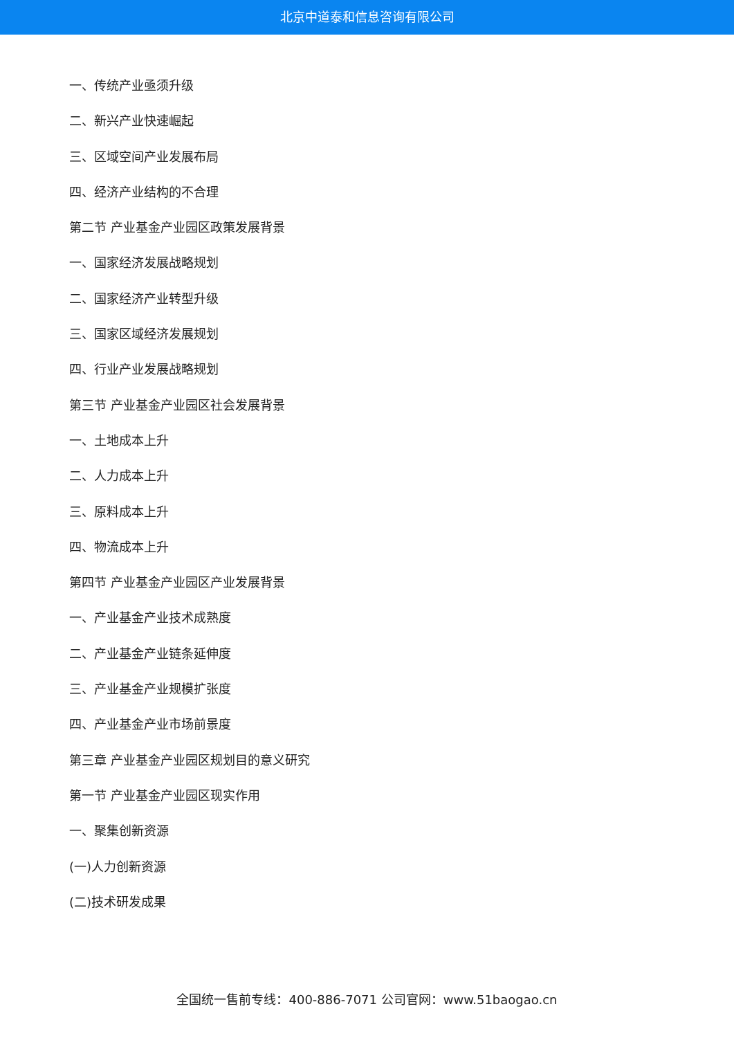北京中道泰和信息咨询有限公司
一、传统产业亟须升级
二、新兴产业快速崛起
三、区域空间产业发展布局
四、经济产业结构的不合理
第二节 产业基金产业园区政策发展背景
一、国家经济发展战略规划
二、国家经济产业转型升级
三、国家区域经济发展规划
四、行业产业发展战略规划
第三节 产业基金产业园区社会发展背景
一、土地成本上升
二、人力成本上升
三、原料成本上升
四、物流成本上升
第四节 产业基金产业园区产业发展背景
一、产业基金产业技术成熟度
二、产业基金产业链条延伸度
三、产业基金产业规模扩张度
四、产业基金产业市场前景度
第三章 产业基金产业园区规划目的意义研究
第一节 产业基金产业园区现实作用
一、聚集创新资源
(一)人力创新资源
(二)技术研发成果
全国统一售前专线：400-886-7071 公司官网：www.51baogao.cn